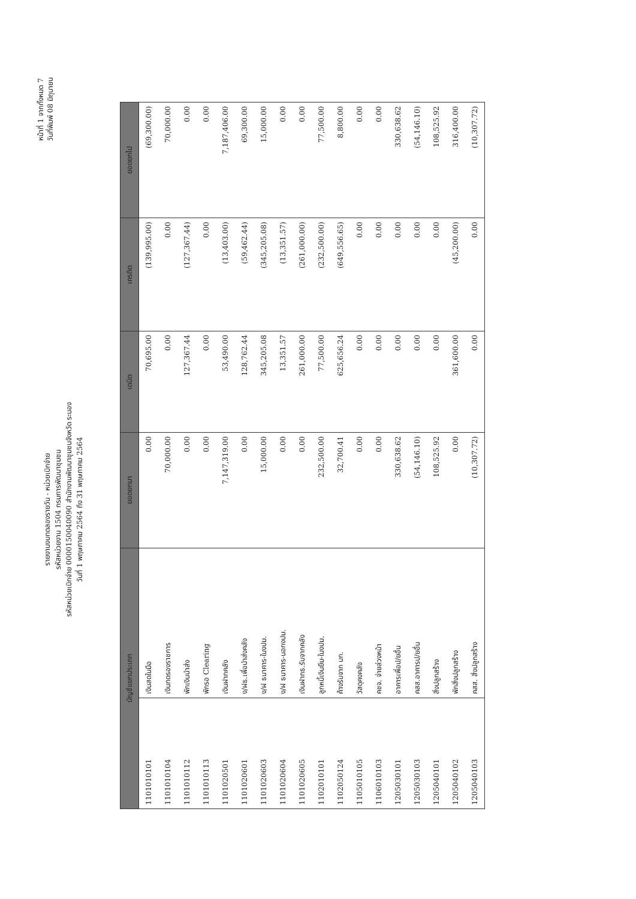หน้าที่ 1 จากทั้งหมด 7
วันที่พิมพ์ 08 มิถุนายน
รายงานงบทดลองรายวัน - หน่วยเบิกจ่าย
รหัสหน่วยงาน 1504 กรมการพัฒนาชุมชน
รหัสหน่วยเบิกจ่าย 0000150040090 สำนักงานพัฒนาชุมชนจังหวัด ระนอง
วันที่ 1 พฤษภาคม 2564 ถึง 31 พฤษภาคม 2564
| บัญชีแยกประเภท | | ยอดยกมา | เดบิต | เครดิต | ยอดยกไป |
| --- | --- | --- | --- | --- | --- |
| 1101010101 | เงินสดในมือ | 0.00 | 70,695.00 | (139,995.00) | (69,300.00) |
| 1101010104 | เงินทดรองราชการ | 70,000.00 | 0.00 | 0.00 | 70,000.00 |
| 1101010112 | พักเงินนำส่ง | 0.00 | 127,367.44 | (127,367.44) | 0.00 |
| 1101010113 | พักรอ Clearing | 0.00 | 0.00 | 0.00 | 0.00 |
| 1101020501 | เงินฝากคลัง | 7,147,319.00 | 53,490.00 | (13,403.00) | 7,187,406.00 |
| 1101020601 | ง/ฝธ.เพื่อนำส่งคลัง | 0.00 | 128,762.44 | (59,462.44) | 69,300.00 |
| 1101020603 | ง/ฝ ธนาคาร-ในงปม. | 15,000.00 | 345,205.08 | (345,205.08) | 15,000.00 |
| 1101020604 | ง/ฝ ธนาคาร-นอกงปม. | 0.00 | 13,351.57 | (13,351.57) | 0.00 |
| 1101020605 | เงินฝากธ.รับจากคลัง | 0.00 | 261,000.00 | (261,000.00) | 0.00 |
| 1102010101 | ลูกหนี้เงินยืม-ในงปม. | 232,500.00 | 77,500.00 | (232,500.00) | 77,500.00 |
| 1102050124 | ค้างรับจาก บก. | 32,700.41 | 625,656.24 | (649,556.65) | 8,800.00 |
| 1105010105 | วัสดุคงคลัง | 0.00 | 0.00 | 0.00 | 0.00 |
| 1106010103 | คชจ. จ่ายล่วงหน้า | 0.00 | 0.00 | 0.00 | 0.00 |
| 1205030101 | อาคารเพื่อป/ยอื่น | 330,638.62 | 0.00 | 0.00 | 330,638.62 |
| 1205030103 | คสส.อาคารป/ยอื่น | (54,146.10) | 0.00 | 0.00 | (54,146.10) |
| 1205040101 | สิ่งปลูกสร้าง | 108,525.92 | 0.00 | 0.00 | 108,525.92 |
| 1205040102 | พักสิ่งปลูกสร้าง | 0.00 | 361,600.00 | (45,200.00) | 316,400.00 |
| 1205040103 | คสส. สิ่งปลูกสร้าง | (10,307.72) | 0.00 | 0.00 | (10,307.72) |